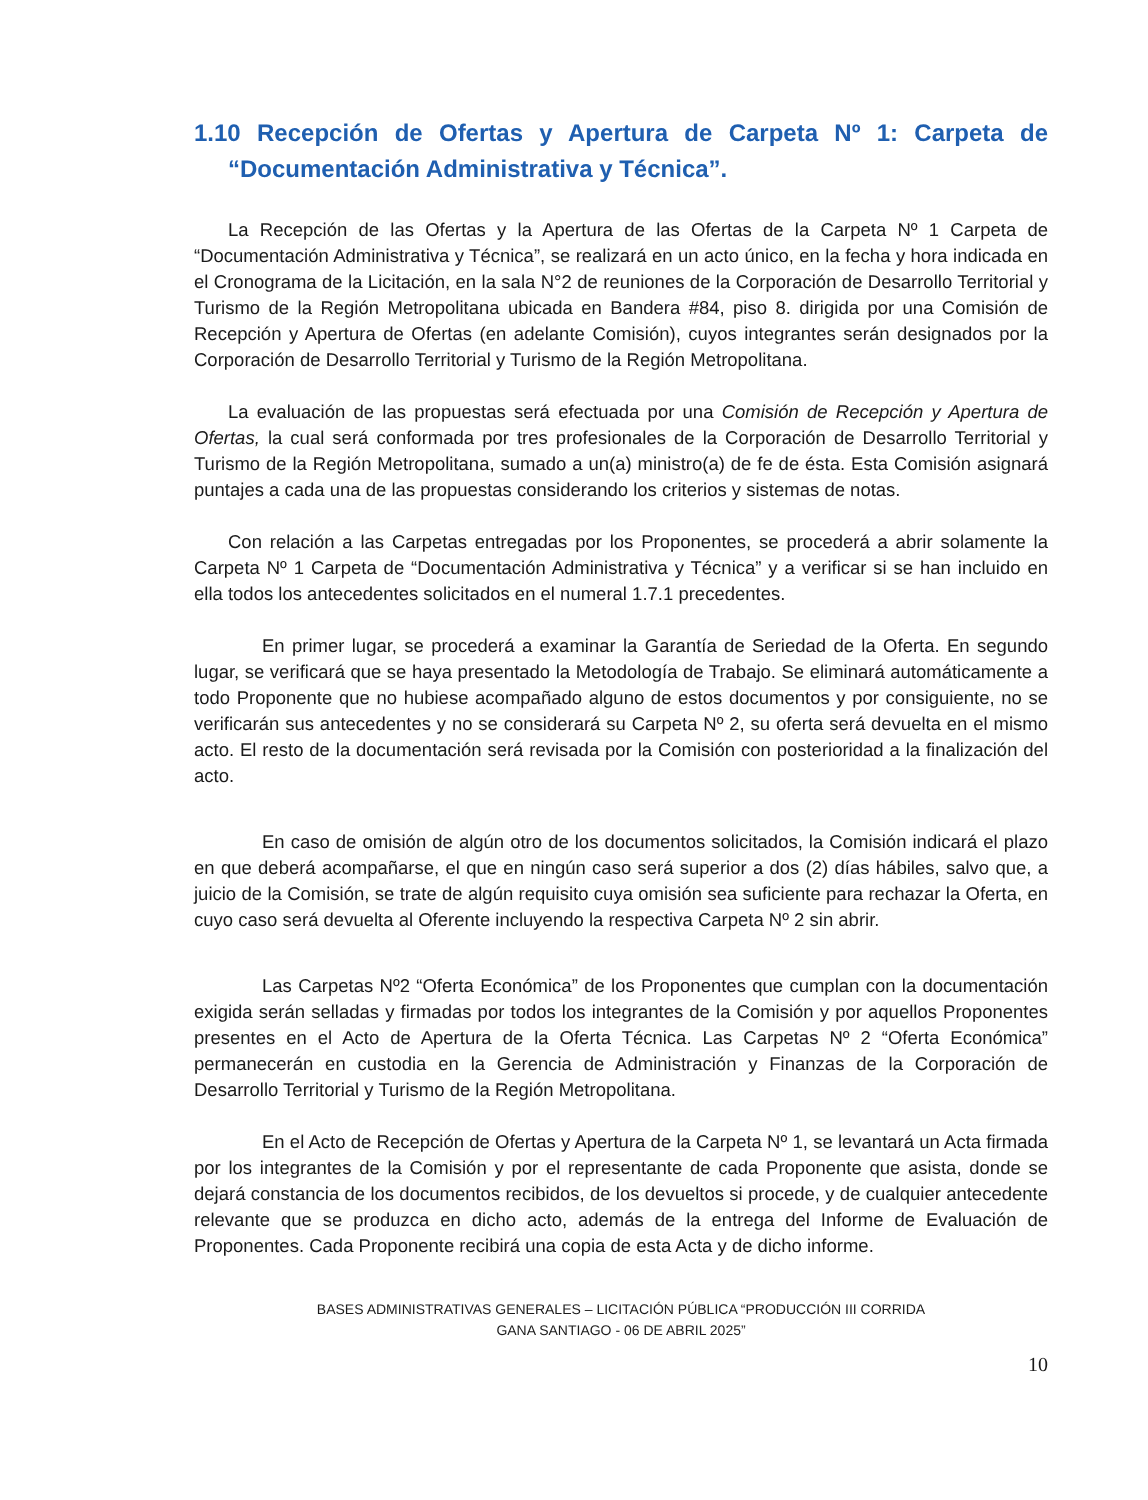1.10 Recepción de Ofertas y Apertura de Carpeta Nº 1: Carpeta de “Documentación Administrativa y Técnica”.
La Recepción de las Ofertas y la Apertura de las Ofertas de la Carpeta Nº 1 Carpeta de “Documentación Administrativa y Técnica”, se realizará en un acto único, en la fecha y hora indicada en el Cronograma de la Licitación, en la sala N°2 de reuniones de la Corporación de Desarrollo Territorial y Turismo de la Región Metropolitana ubicada en Bandera #84, piso 8. dirigida por una Comisión de Recepción y Apertura de Ofertas (en adelante Comisión), cuyos integrantes serán designados por la Corporación de Desarrollo Territorial y Turismo de la Región Metropolitana.
La evaluación de las propuestas será efectuada por una Comisión de Recepción y Apertura de Ofertas, la cual será conformada por tres profesionales de la Corporación de Desarrollo Territorial y Turismo de la Región Metropolitana, sumado a un(a) ministro(a) de fe de ésta. Esta Comisión asignará puntajes a cada una de las propuestas considerando los criterios y sistemas de notas.
Con relación a las Carpetas entregadas por los Proponentes, se procederá a abrir solamente la Carpeta Nº 1 Carpeta de “Documentación Administrativa y Técnica” y a verificar si se han incluido en ella todos los antecedentes solicitados en el numeral 1.7.1 precedentes.
En primer lugar, se procederá a examinar la Garantía de Seriedad de la Oferta. En segundo lugar, se verificará que se haya presentado la Metodología de Trabajo. Se eliminará automáticamente a todo Proponente que no hubiese acompañado alguno de estos documentos y por consiguiente, no se verificarán sus antecedentes y no se considerará su Carpeta Nº 2, su oferta será devuelta en el mismo acto. El resto de la documentación será revisada por la Comisión con posterioridad a la finalización del acto.
En caso de omisión de algún otro de los documentos solicitados, la Comisión indicará el plazo en que deberá acompañarse, el que en ningún caso será superior a dos (2) días hábiles, salvo que, a juicio de la Comisión, se trate de algún requisito cuya omisión sea suficiente para rechazar la Oferta, en cuyo caso será devuelta al Oferente incluyendo la respectiva Carpeta Nº 2 sin abrir.
Las Carpetas Nº2 “Oferta Económica” de los Proponentes que cumplan con la documentación exigida serán selladas y firmadas por todos los integrantes de la Comisión y por aquellos Proponentes presentes en el Acto de Apertura de la Oferta Técnica. Las Carpetas Nº 2 “Oferta Económica” permanecerán en custodia en la Gerencia de Administración y Finanzas de la Corporación de Desarrollo Territorial y Turismo de la Región Metropolitana.
En el Acto de Recepción de Ofertas y Apertura de la Carpeta Nº 1, se levantará un Acta firmada por los integrantes de la Comisión y por el representante de cada Proponente que asista, donde se dejará constancia de los documentos recibidos, de los devueltos si procede, y de cualquier antecedente relevante que se produzca en dicho acto, además de la entrega del Informe de Evaluación de Proponentes. Cada Proponente recibirá una copia de esta Acta y de dicho informe.
BASES ADMINISTRATIVAS GENERALES – LICITACIÓN PÚBLICA “PRODUCCIÓN III CORRIDA
GANA SANTIAGO - 06 DE ABRIL 2025”
10